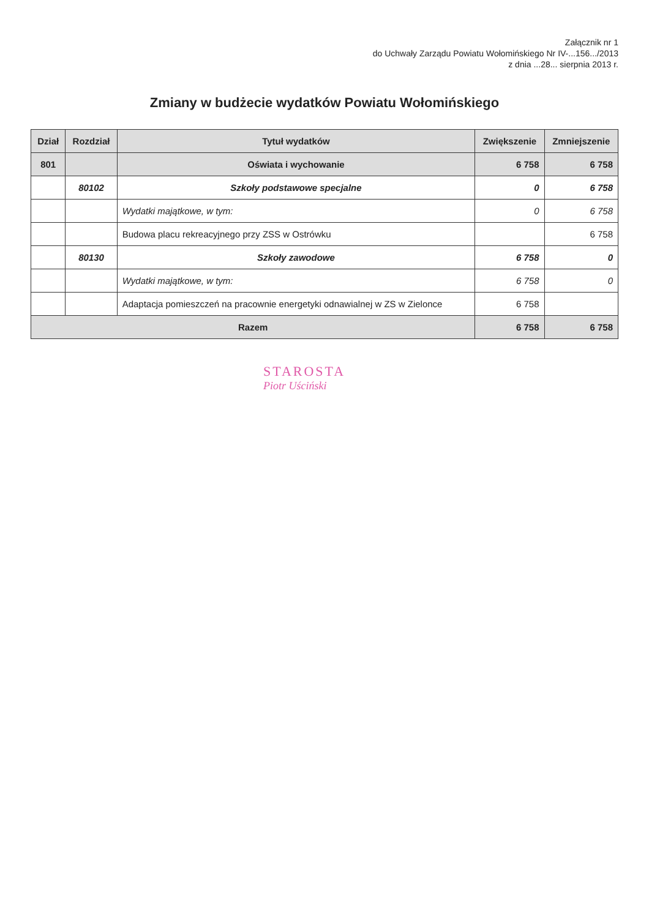Załącznik nr 1
do Uchwały Zarządu Powiatu Wołomińskiego Nr IV-...156.../2013
z dnia ...28... sierpnia 2013 r.
Zmiany w budżecie wydatków Powiatu Wołomińskiego
| Dział | Rozdział | Tytuł wydatków | Zwiększenie | Zmniejszenie |
| --- | --- | --- | --- | --- |
| 801 | | Oświata i wychowanie | 6 758 | 6 758 |
| | 80102 | Szkoły podstawowe specjalne | 0 | 6 758 |
| | | Wydatki majątkowe, w tym: | 0 | 6 758 |
| | | Budowa placu rekreacyjnego przy ZSS w Ostrówku | | 6 758 |
| | 80130 | Szkoły zawodowe | 6 758 | 0 |
| | | Wydatki majątkowe, w tym: | 6 758 | 0 |
| | | Adaptacja pomieszczeń na pracownie energetyki odnawialnej w ZS w Zielonce | 6 758 | |
| Razem | | | 6 758 | 6 758 |
STAROSTA
Piotr Uściński